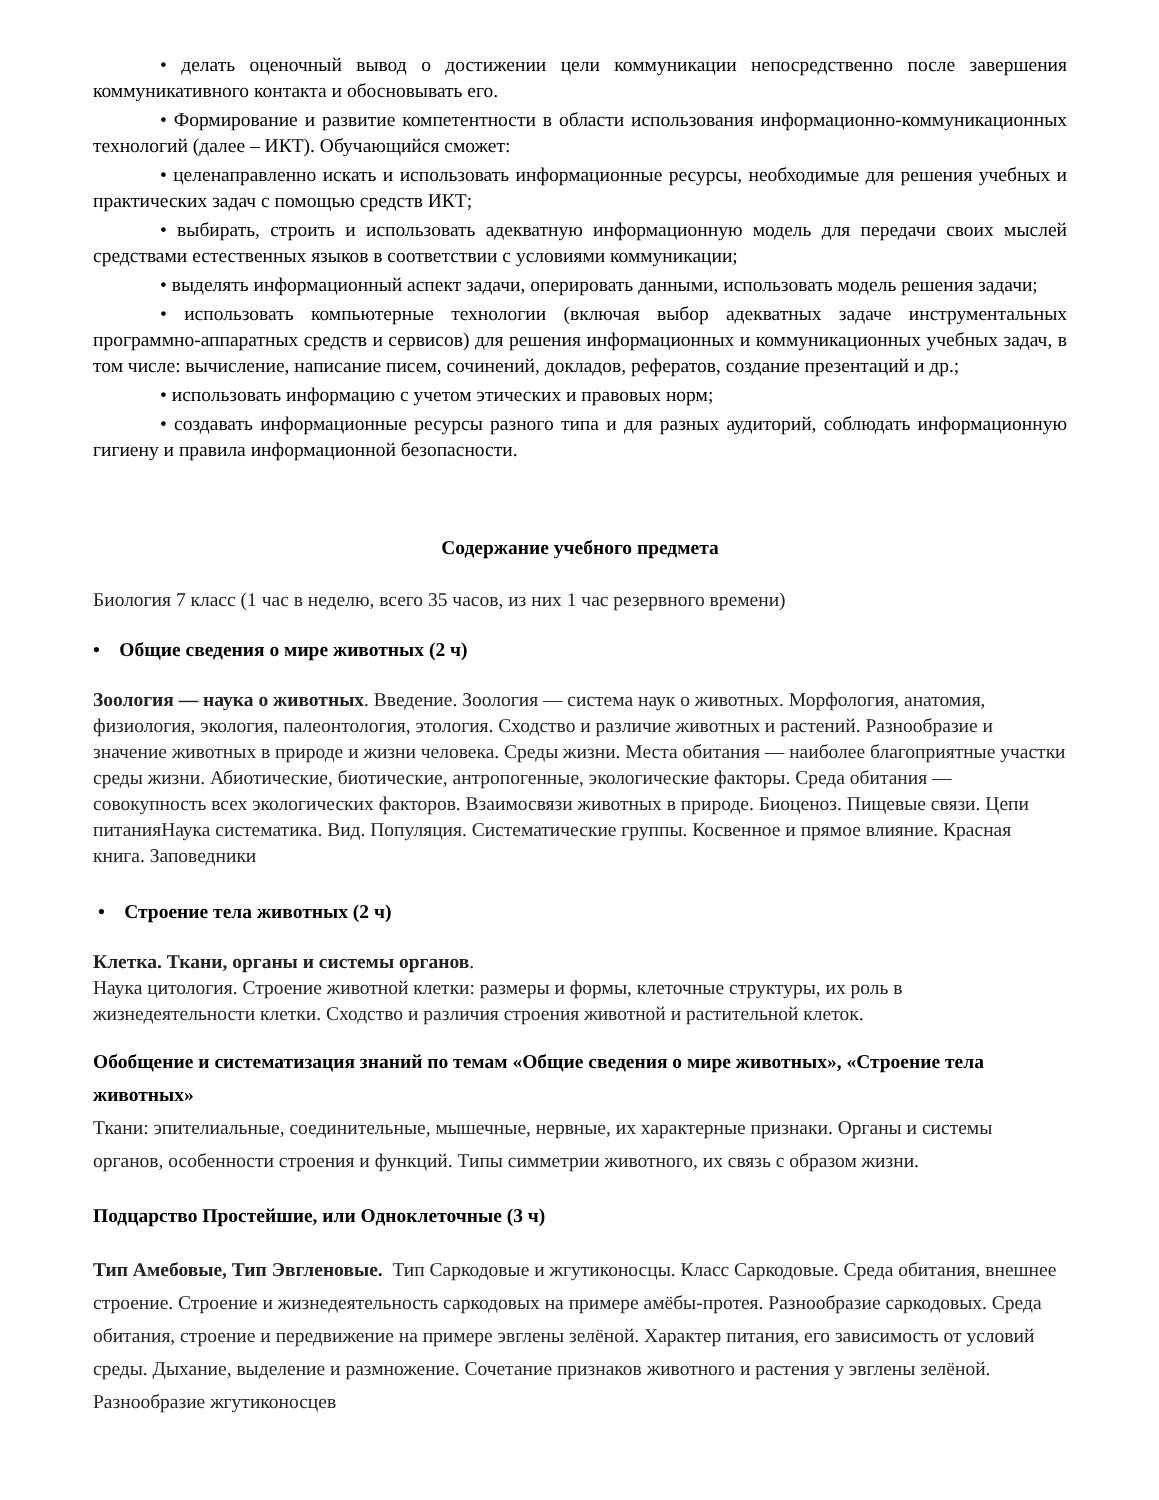• делать оценочный вывод о достижении цели коммуникации непосредственно после завершения коммуникативного контакта и обосновывать его.
• Формирование и развитие компетентности в области использования информационно-коммуникационных технологий (далее – ИКТ). Обучающийся сможет:
• целенаправленно искать и использовать информационные ресурсы, необходимые для решения учебных и практических задач с помощью средств ИКТ;
• выбирать, строить и использовать адекватную информационную модель для передачи своих мыслей средствами естественных языков в соответствии с условиями коммуникации;
• выделять информационный аспект задачи, оперировать данными, использовать модель решения задачи;
• использовать компьютерные технологии (включая выбор адекватных задаче инструментальных программно-аппаратных средств и сервисов) для решения информационных и коммуникационных учебных задач, в том числе: вычисление, написание писем, сочинений, докладов, рефератов, создание презентаций и др.;
• использовать информацию с учетом этических и правовых норм;
• создавать информационные ресурсы разного типа и для разных аудиторий, соблюдать информационную гигиену и правила информационной безопасности.
Содержание учебного предмета
Биология 7 класс (1 час в неделю, всего 35 часов, из них 1 час резервного времени)
• Общие сведения о мире животных (2 ч)
Зоология — наука о животных. Введение. Зоология — система наук о животных. Морфология, анатомия, физиология, экология, палеонтология, этология. Сходство и различие животных и растений. Разнообразие и значение животных в природе и жизни человека. Среды жизни. Места обитания — наиболее благоприятные участки среды жизни. Абиотические, биотические, антропогенные, экологические факторы. Среда обитания — совокупность всех экологических факторов. Взаимосвязи животных в природе. Биоценоз. Пищевые связи. Цепи питанияНаука систематика. Вид. Популяция. Систематические группы. Косвенное и прямое влияние. Красная книга. Заповедники
• Строение тела животных (2 ч)
Клетка. Ткани, органы и системы органов.
Наука цитология. Строение животной клетки: размеры и формы, клеточные структуры, их роль в жизнедеятельности клетки. Сходство и различия строения животной и растительной клеток.
Обобщение и систематизация знаний по темам «Общие сведения о мире животных», «Строение тела животных»
Ткани: эпителиальные, соединительные, мышечные, нервные, их характерные признаки. Органы и системы органов, особенности строения и функций. Типы симметрии животного, их связь с образом жизни.
Подцарство Простейшие, или Одноклеточные (3 ч)
Тип Амебовые, Тип Эвгленовые. Тип Саркодовые и жгутиконосцы. Класс Саркодовые. Среда обитания, внешнее строение. Строение и жизнедеятельность саркодовых на примере амёбы-протея. Разнообразие саркодовых. Среда обитания, строение и передвижение на примере эвглены зелёной. Характер питания, его зависимость от условий среды. Дыхание, выделение и размножение. Сочетание признаков животного и растения у эвглены зелёной. Разнообразие жгутиконосцев